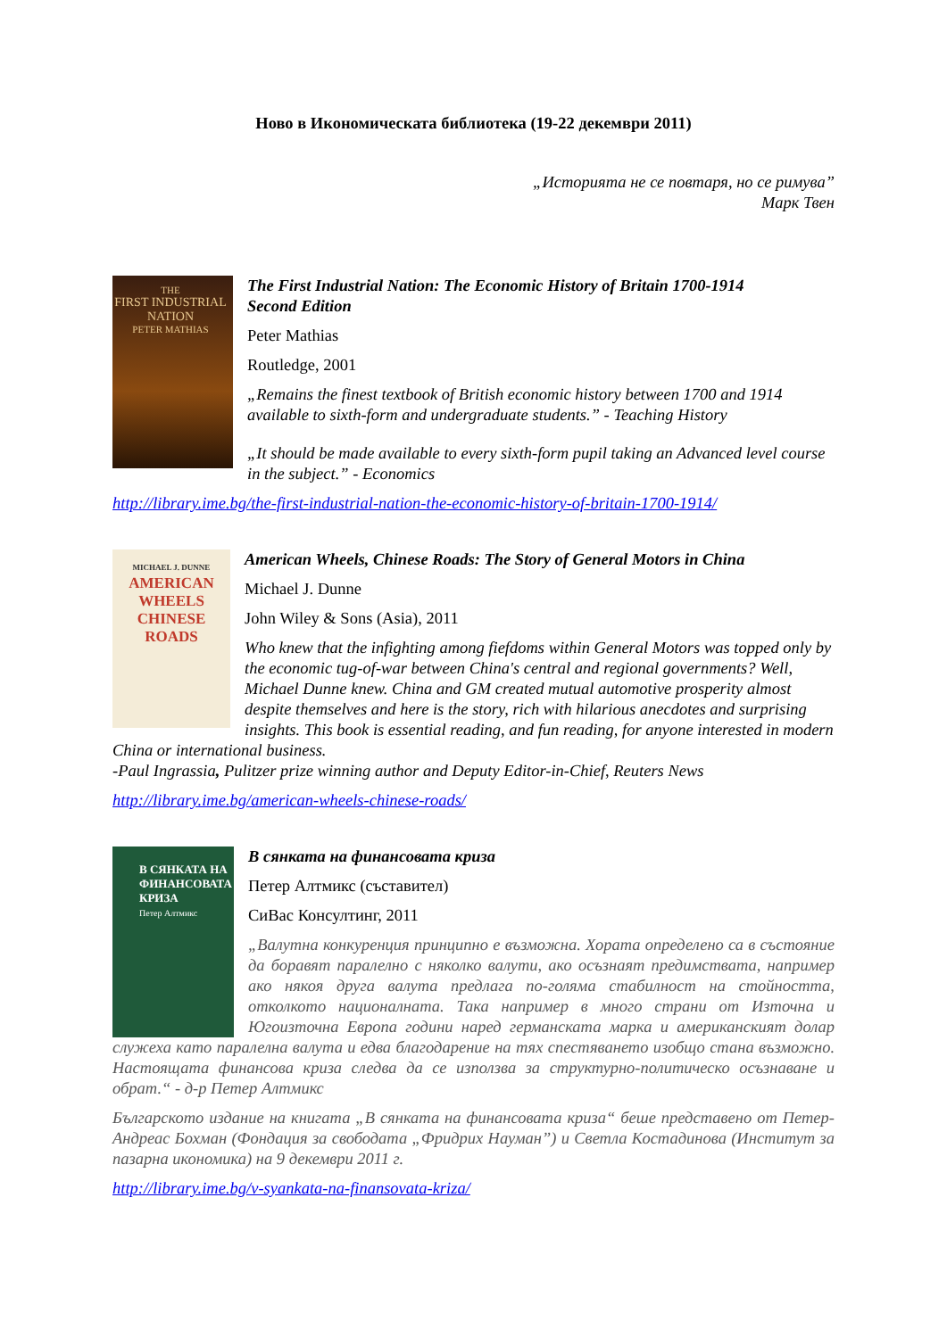Ново в Икономическата библиотека (19-22 декември 2011)
„Историята не се повтаря, но се римува”
Марк Твен
THE
FIRST INDUSTRIAL NATION
PETER MATHIAS
The First Industrial Nation: The Economic History of Britain 1700-1914
Second Edition
Peter Mathias
Routledge, 2001
„Remains the finest textbook of British economic history between 1700 and 1914 available to sixth-form and undergraduate students.” - Teaching History
„It should be made available to every sixth-form pupil taking an Advanced level course in the subject.” - Economics
http://library.ime.bg/the-first-industrial-nation-the-economic-history-of-britain-1700-1914/
MICHAEL J. DUNNE
AMERICAN WHEELS CHINESE ROADS
American Wheels, Chinese Roads: The Story of General Motors in China
Michael J. Dunne
John Wiley & Sons (Asia), 2011
Who knew that the infighting among fiefdoms within General Motors was topped only by the economic tug-of-war between China's central and regional governments? Well, Michael Dunne knew. China and GM created mutual automotive prosperity almost despite themselves and here is the story, rich with hilarious anecdotes and surprising insights. This book is essential reading, and fun reading, for anyone interested in modern China or international business.
-Paul Ingrassia, Pulitzer prize winning author and Deputy Editor-in-Chief, Reuters News
http://library.ime.bg/american-wheels-chinese-roads/
В СЯНКАТА НА ФИНАНСОВАТА КРИЗА
Петер Алтмикс
В сянката на финансовата криза
Петер Алтмикс (съставител)
СиВас Консултинг, 2011
„Валутна конкуренция принципно е възможна. Хората определено са в състояние да боравят паралелно с няколко валути, ако осъзнаят предимствата, например ако някоя друга валута предлага по-голяма стабилност на стойността, отколкото националната. Така например в много страни от Източна и Югоизточна Европа години наред германската марка и американският долар служеха като паралелна валута и едва благодарение на тях спестяването изобщо стана възможно. Настоящата финансова криза следва да се използва за структурно-политическо осъзнаване и обрат.“ - д-р Петер Алтмикс
Българското издание на книгата „В сянката на финансовата криза“ беше представено от Петер-Андреас Бохман (Фондация за свободата „Фридрих Науман”) и Светла Костадинова (Институт за пазарна икономика) на 9 декември 2011 г.
http://library.ime.bg/v-syankata-na-finansovata-kriza/